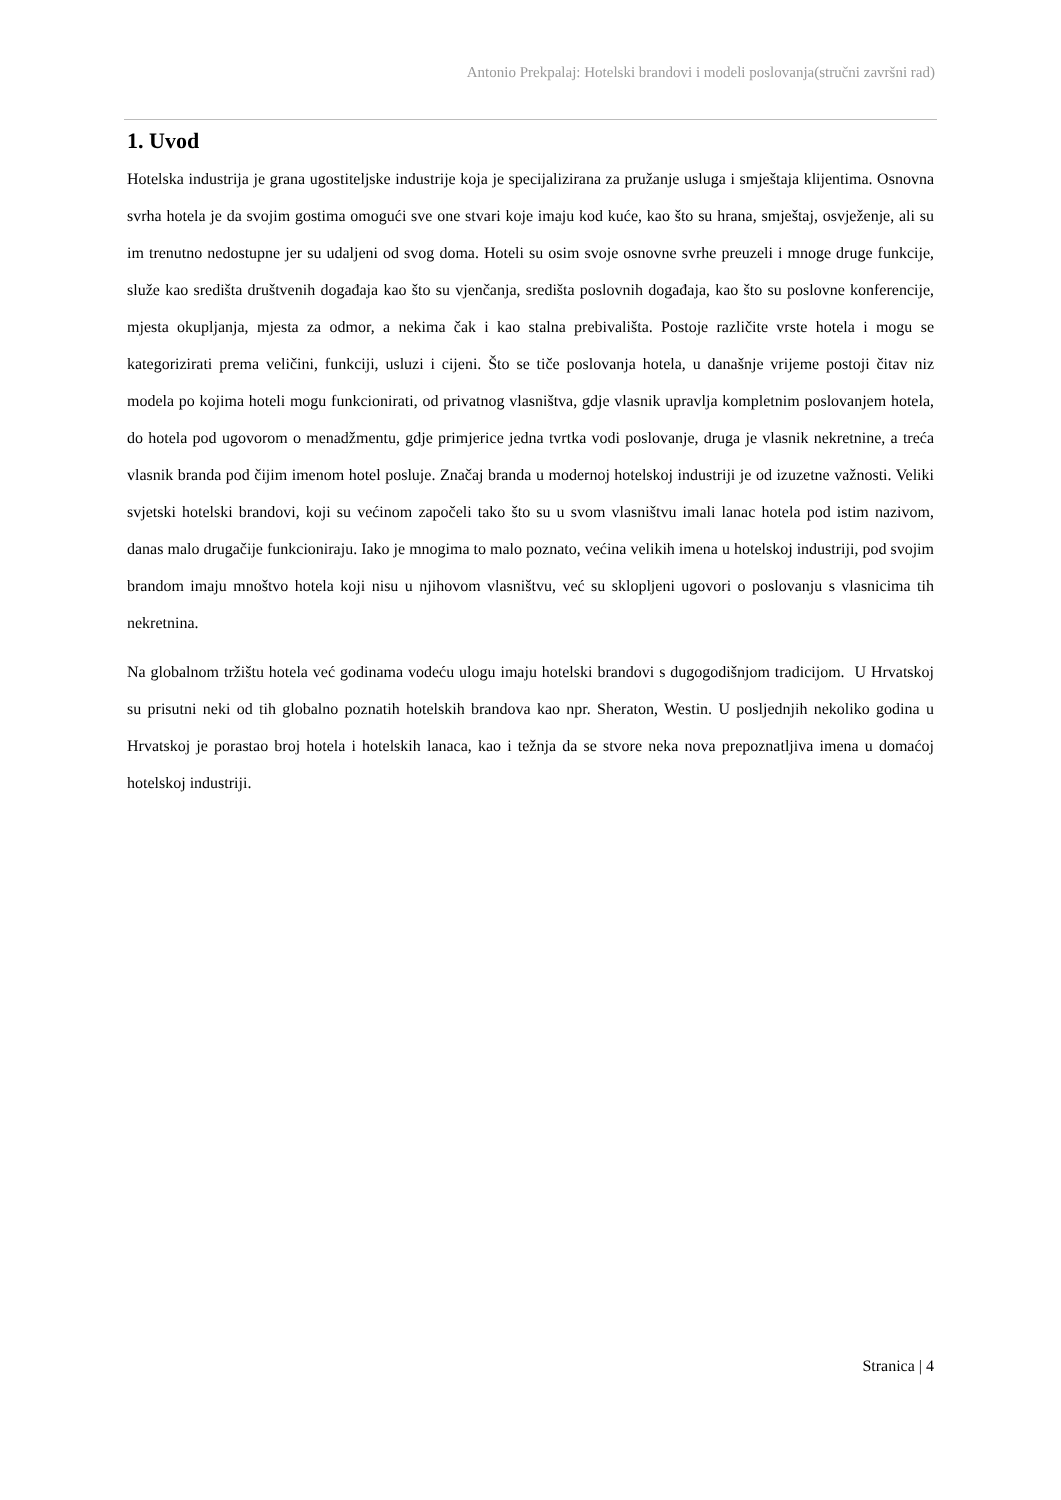Antonio Prekpalaj: Hotelski brandovi i modeli poslovanja(stručni završni rad)
1. Uvod
Hotelska industrija je grana ugostiteljske industrije koja je specijalizirana za pružanje usluga i smještaja klijentima. Osnovna svrha hotela je da svojim gostima omogući sve one stvari koje imaju kod kuće, kao što su hrana, smještaj, osvježenje, ali su im trenutno nedostupne jer su udaljeni od svog doma. Hoteli su osim svoje osnovne svrhe preuzeli i mnoge druge funkcije, služe kao središta društvenih događaja kao što su vjenčanja, središta poslovnih događaja, kao što su poslovne konferencije, mjesta okupljanja, mjesta za odmor, a nekima čak i kao stalna prebivališta. Postoje različite vrste hotela i mogu se kategorizirati prema veličini, funkciji, usluzi i cijeni. Što se tiče poslovanja hotela, u današnje vrijeme postoji čitav niz modela po kojima hoteli mogu funkcionirati, od privatnog vlasništva, gdje vlasnik upravlja kompletnim poslovanjem hotela, do hotela pod ugovorom o menadžmentu, gdje primjerice jedna tvrtka vodi poslovanje, druga je vlasnik nekretnine, a treća vlasnik branda pod čijim imenom hotel posluje. Značaj branda u modernoj hotelskoj industriji je od izuzetne važnosti. Veliki svjetski hotelski brandovi, koji su većinom započeli tako što su u svom vlasništvu imali lanac hotela pod istim nazivom, danas malo drugačije funkcioniraju. Iako je mnogima to malo poznato, većina velikih imena u hotelskoj industriji, pod svojim brandom imaju mnoštvo hotela koji nisu u njihovom vlasništvu, već su sklopljeni ugovori o poslovanju s vlasnicima tih nekretnina.
Na globalnom tržištu hotela već godinama vodeću ulogu imaju hotelski brandovi s dugogodišnjom tradicijom. U Hrvatskoj su prisutni neki od tih globalno poznatih hotelskih brandova kao npr. Sheraton, Westin. U posljednjih nekoliko godina u Hrvatskoj je porastao broj hotela i hotelskih lanaca, kao i težnja da se stvore neka nova prepoznatljiva imena u domaćoj hotelskoj industriji.
Stranica | 4